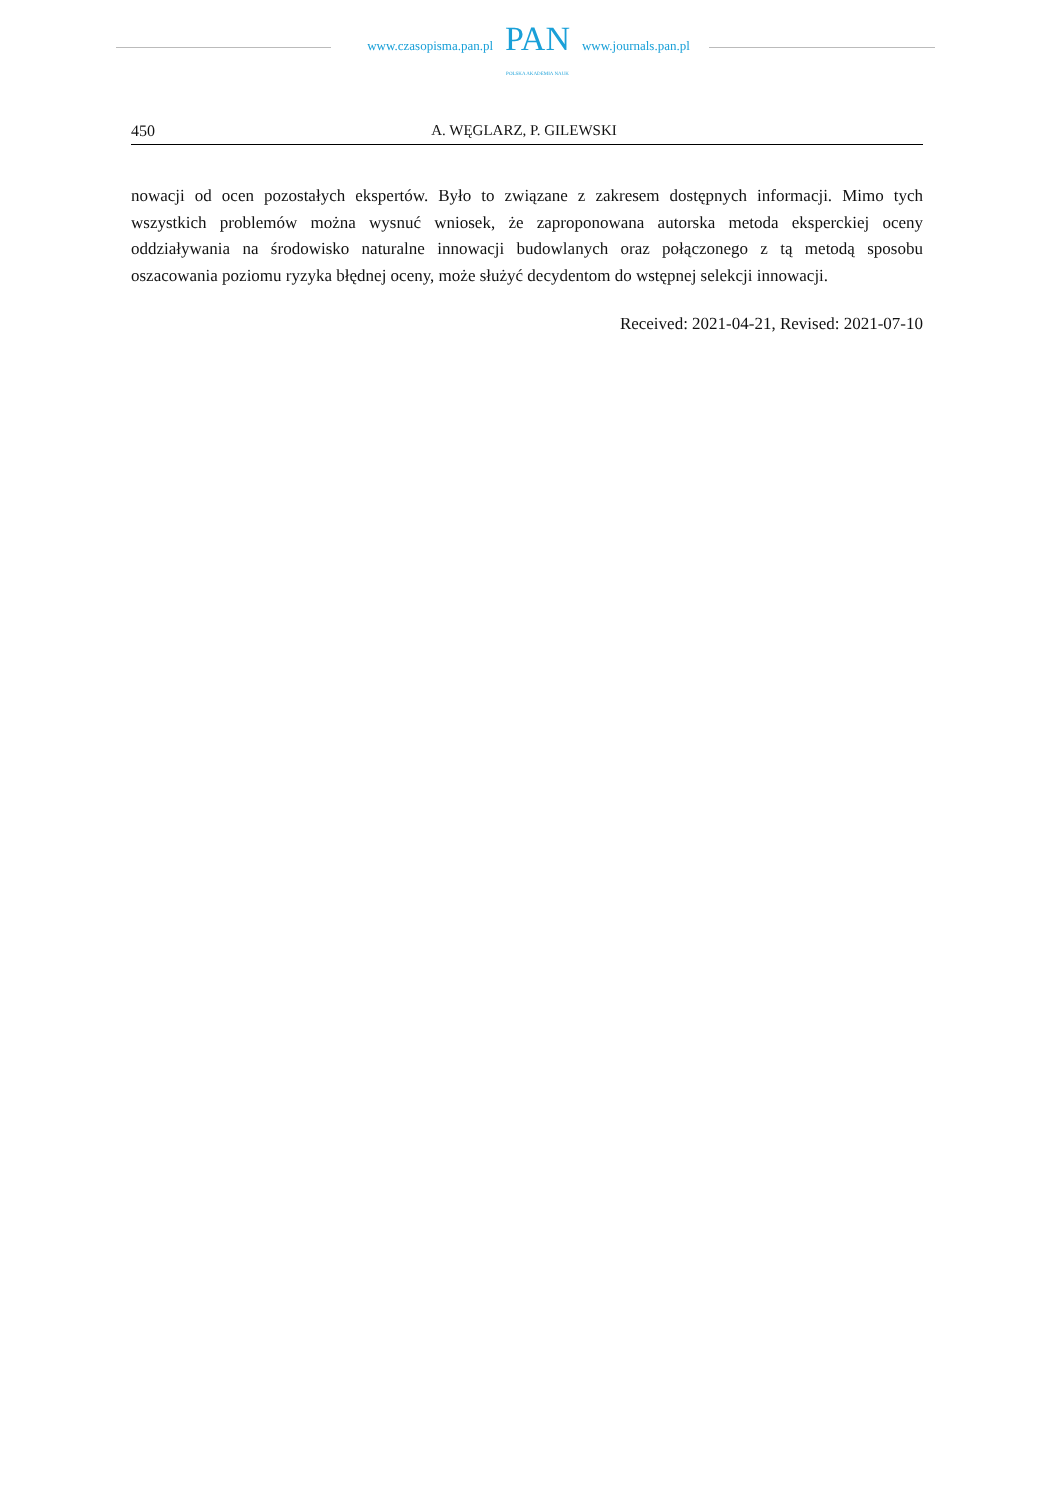www.czasopisma.pan.pl
PAN
POLSKA AKADEMIA NAUK
www.journals.pan.pl
450 A. WĘGLARZ, P. GILEWSKI
nowacji od ocen pozostałych ekspertów. Było to związane z zakresem dostępnych informacji. Mimo tych wszystkich problemów można wysnuć wniosek, że zaproponowana autorska metoda eksperckiej oceny oddziaływania na środowisko naturalne innowacji budowlanych oraz połączonego z tą metodą sposobu oszacowania poziomu ryzyka błędnej oceny, może służyć decydentom do wstępnej selekcji innowacji.
Received: 2021-04-21, Revised: 2021-07-10